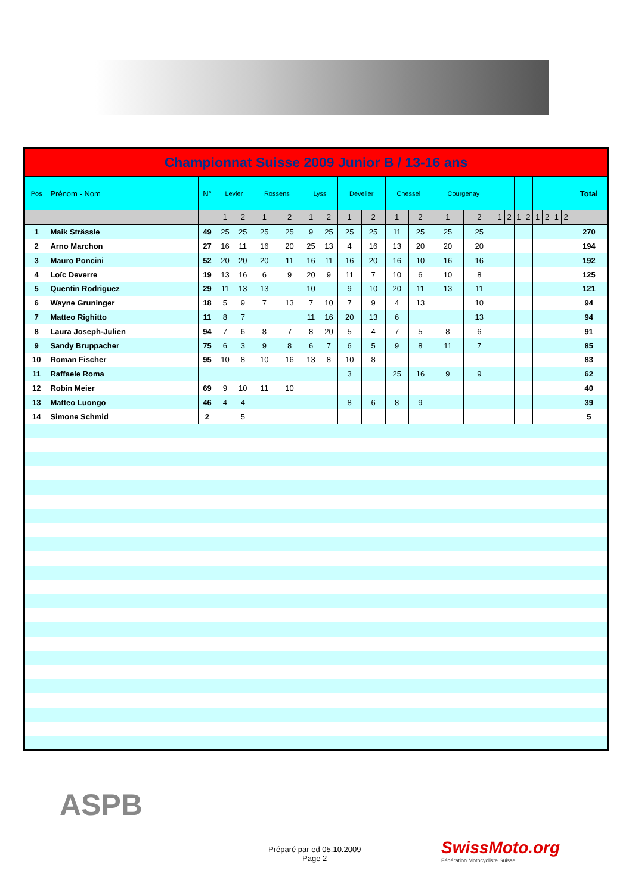| Championnat Suisse 2009 Junior B / 13-16 ans | | | | | | | | | | | | | | | | | | | | | | | |
| --- | --- | --- | --- | --- | --- | --- | --- | --- | --- | --- | --- | --- | --- | --- | --- | --- | --- | --- | --- | --- | --- | --- | --- |
| Pos | Prénom - Nom | N° | Levier | | Rossens | | Lyss | | Develier | | Chessel | | Courgenay | | | | | | | | | | Total |
| | | | 1 | 2 | 1 | 2 | 1 | 2 | 1 | 2 | 1 | 2 | 1 | 2 | 1 | 2 | 1 | 2 | 1 | 2 | 1 | 2 | |
| 1 | Maik Strässle | 49 | 25 | 25 | 25 | 25 | 9 | 25 | 25 | 25 | 11 | 25 | 25 | 25 | | | | | | | | | 270 |
| 2 | Arno Marchon | 27 | 16 | 11 | 16 | 20 | 25 | 13 | 4 | 16 | 13 | 20 | 20 | 20 | | | | | | | | | 194 |
| 3 | Mauro Poncini | 52 | 20 | 20 | 20 | 11 | 16 | 11 | 16 | 20 | 16 | 10 | 16 | 16 | | | | | | | | | 192 |
| 4 | Loïc Deverre | 19 | 13 | 16 | 6 | 9 | 20 | 9 | 11 | 7 | 10 | 6 | 10 | 8 | | | | | | | | | 125 |
| 5 | Quentin Rodriguez | 29 | 11 | 13 | 13 | | 10 | | 9 | 10 | 20 | 11 | 13 | 11 | | | | | | | | | 121 |
| 6 | Wayne Gruninger | 18 | 5 | 9 | 7 | 13 | 7 | 10 | 7 | 9 | 4 | 13 | | 10 | | | | | | | | | 94 |
| 7 | Matteo Righitto | 11 | 8 | 7 | | | 11 | 16 | 20 | 13 | 6 | | | 13 | | | | | | | | | 94 |
| 8 | Laura Joseph-Julien | 94 | 7 | 6 | 8 | 7 | 8 | 20 | 5 | 4 | 7 | 5 | 8 | 6 | | | | | | | | | 91 |
| 9 | Sandy Bruppacher | 75 | 6 | 3 | 9 | 8 | 6 | 7 | 6 | 5 | 9 | 8 | 11 | 7 | | | | | | | | | 85 |
| 10 | Roman Fischer | 95 | 10 | 8 | 10 | 16 | 13 | 8 | 10 | 8 | | | | | | | | | | | | | 83 |
| 11 | Raffaele Roma | | | | | | | | 3 | | 25 | 16 | 9 | 9 | | | | | | | | | 62 |
| 12 | Robin Meier | 69 | 9 | 10 | 11 | 10 | | | | | | | | | | | | | | | | | 40 |
| 13 | Matteo Luongo | 46 | 4 | 4 | | | | | 8 | 6 | 8 | 9 | | | | | | | | | | | 39 |
| 14 | Simone Schmid | 2 | | 5 | | | | | | | | | | | | | | | | | | | 5 |
ASPB
Préparé par ed 05.10.2009
Page 2
SwissMoto.org
Fédération Motocycliste Suisse